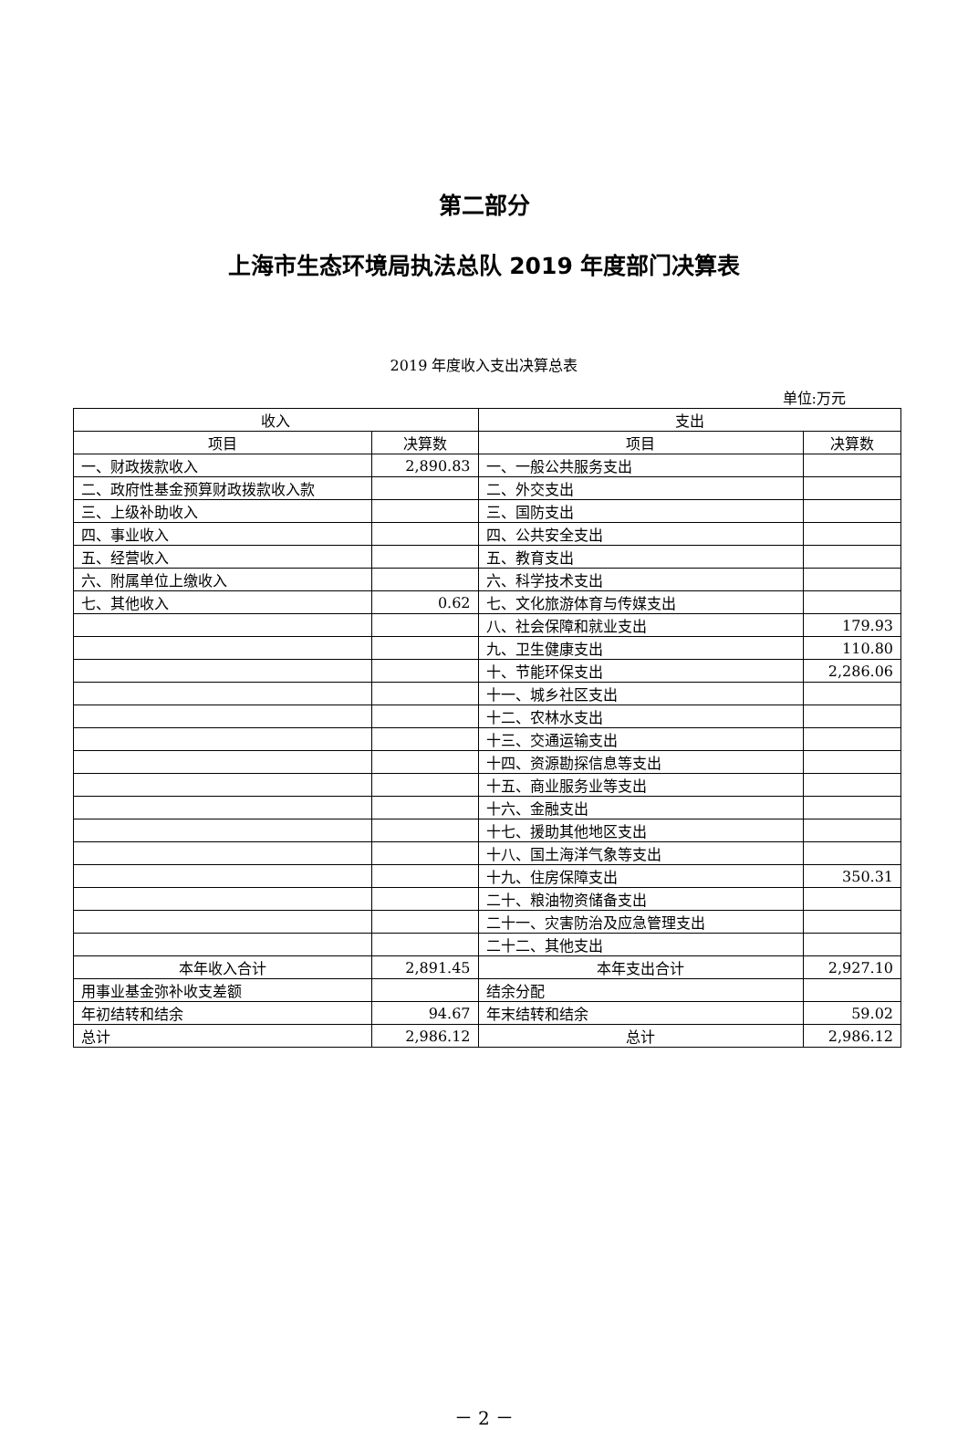第二部分
上海市生态环境局执法总队 2019 年度部门决算表
2019 年度收入支出决算总表
单位:万元
| 收入 | | 支出 | |
| --- | --- | --- | --- |
| 项目 | 决算数 | 项目 | 决算数 |
| 一、财政拨款收入 | 2,890.83 | 一、一般公共服务支出 | |
| 二、政府性基金预算财政拨款收入款 | | 二、外交支出 | |
| 三、上级补助收入 | | 三、国防支出 | |
| 四、事业收入 | | 四、公共安全支出 | |
| 五、经营收入 | | 五、教育支出 | |
| 六、附属单位上缴收入 | | 六、科学技术支出 | |
| 七、其他收入 | 0.62 | 七、文化旅游体育与传媒支出 | |
| | | 八、社会保障和就业支出 | 179.93 |
| | | 九、卫生健康支出 | 110.80 |
| | | 十、节能环保支出 | 2,286.06 |
| | | 十一、城乡社区支出 | |
| | | 十二、农林水支出 | |
| | | 十三、交通运输支出 | |
| | | 十四、资源勘探信息等支出 | |
| | | 十五、商业服务业等支出 | |
| | | 十六、金融支出 | |
| | | 十七、援助其他地区支出 | |
| | | 十八、国土海洋气象等支出 | |
| | | 十九、住房保障支出 | 350.31 |
| | | 二十、粮油物资储备支出 | |
| | | 二十一、灾害防治及应急管理支出 | |
| | | 二十二、其他支出 | |
| 本年收入合计 | 2,891.45 | 本年支出合计 | 2,927.10 |
| 用事业基金弥补收支差额 | | 结余分配 | |
| 年初结转和结余 | 94.67 | 年末结转和结余 | 59.02 |
| 总计 | 2,986.12 | 总计 | 2,986.12 |
－ 2 －